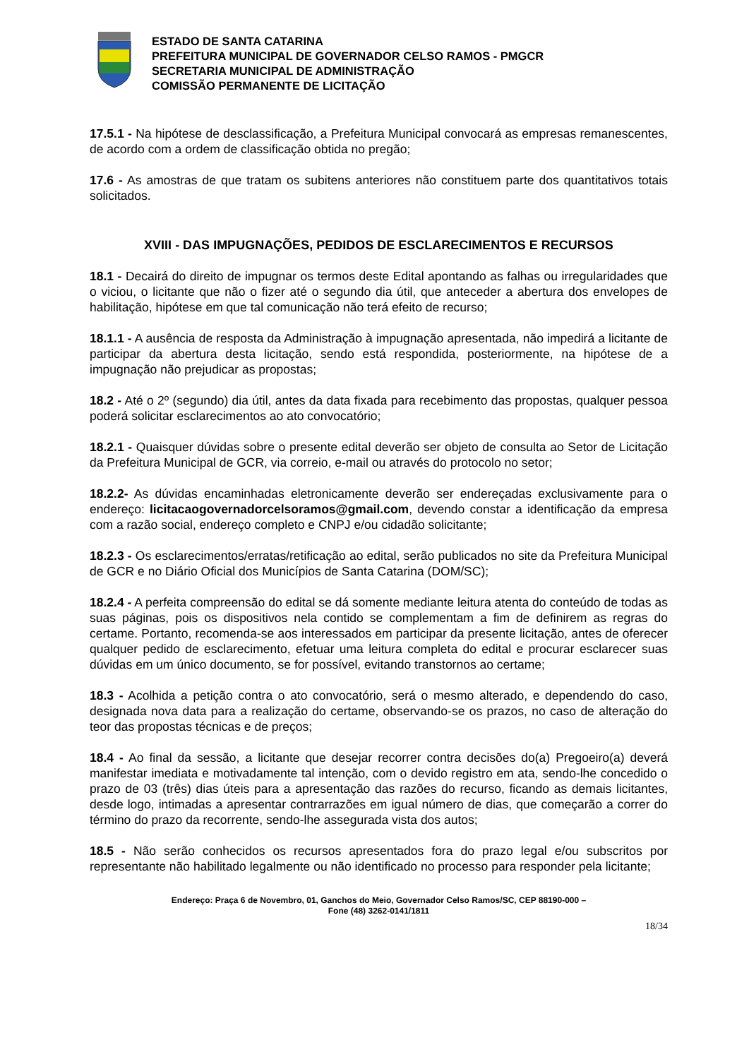ESTADO DE SANTA CATARINA
PREFEITURA MUNICIPAL DE GOVERNADOR CELSO RAMOS - PMGCR
SECRETARIA MUNICIPAL DE ADMINISTRAÇÃO
COMISSÃO PERMANENTE DE LICITAÇÃO
17.5.1 - Na hipótese de desclassificação, a Prefeitura Municipal convocará as empresas remanescentes, de acordo com a ordem de classificação obtida no pregão;
17.6 - As amostras de que tratam os subitens anteriores não constituem parte dos quantitativos totais solicitados.
XVIII - DAS IMPUGNAÇÕES, PEDIDOS DE ESCLARECIMENTOS E RECURSOS
18.1 - Decairá do direito de impugnar os termos deste Edital apontando as falhas ou irregularidades que o viciou, o licitante que não o fizer até o segundo dia útil, que anteceder a abertura dos envelopes de habilitação, hipótese em que tal comunicação não terá efeito de recurso;
18.1.1 - A ausência de resposta da Administração à impugnação apresentada, não impedirá a licitante de participar da abertura desta licitação, sendo está respondida, posteriormente, na hipótese de a impugnação não prejudicar as propostas;
18.2 - Até o 2º (segundo) dia útil, antes da data fixada para recebimento das propostas, qualquer pessoa poderá solicitar esclarecimentos ao ato convocatório;
18.2.1 - Quaisquer dúvidas sobre o presente edital deverão ser objeto de consulta ao Setor de Licitação da Prefeitura Municipal de GCR, via correio, e-mail ou através do protocolo no setor;
18.2.2- As dúvidas encaminhadas eletronicamente deverão ser endereçadas exclusivamente para o endereço: licitacaogovernadorcelsoramos@gmail.com, devendo constar a identificação da empresa com a razão social, endereço completo e CNPJ e/ou cidadão solicitante;
18.2.3 - Os esclarecimentos/erratas/retificação ao edital, serão publicados no site da Prefeitura Municipal de GCR e no Diário Oficial dos Municípios de Santa Catarina (DOM/SC);
18.2.4 - A perfeita compreensão do edital se dá somente mediante leitura atenta do conteúdo de todas as suas páginas, pois os dispositivos nela contido se complementam a fim de definirem as regras do certame. Portanto, recomenda-se aos interessados em participar da presente licitação, antes de oferecer qualquer pedido de esclarecimento, efetuar uma leitura completa do edital e procurar esclarecer suas dúvidas em um único documento, se for possível, evitando transtornos ao certame;
18.3 - Acolhida a petição contra o ato convocatório, será o mesmo alterado, e dependendo do caso, designada nova data para a realização do certame, observando-se os prazos, no caso de alteração do teor das propostas técnicas e de preços;
18.4 - Ao final da sessão, a licitante que desejar recorrer contra decisões do(a) Pregoeiro(a) deverá manifestar imediata e motivadamente tal intenção, com o devido registro em ata, sendo-lhe concedido o prazo de 03 (três) dias úteis para a apresentação das razões do recurso, ficando as demais licitantes, desde logo, intimadas a apresentar contrarrazões em igual número de dias, que começarão a correr do término do prazo da recorrente, sendo-lhe assegurada vista dos autos;
18.5 - Não serão conhecidos os recursos apresentados fora do prazo legal e/ou subscritos por representante não habilitado legalmente ou não identificado no processo para responder pela licitante;
Endereço: Praça 6 de Novembro, 01, Ganchos do Meio, Governador Celso Ramos/SC, CEP 88190-000 –
Fone (48) 3262-0141/1811
18/34